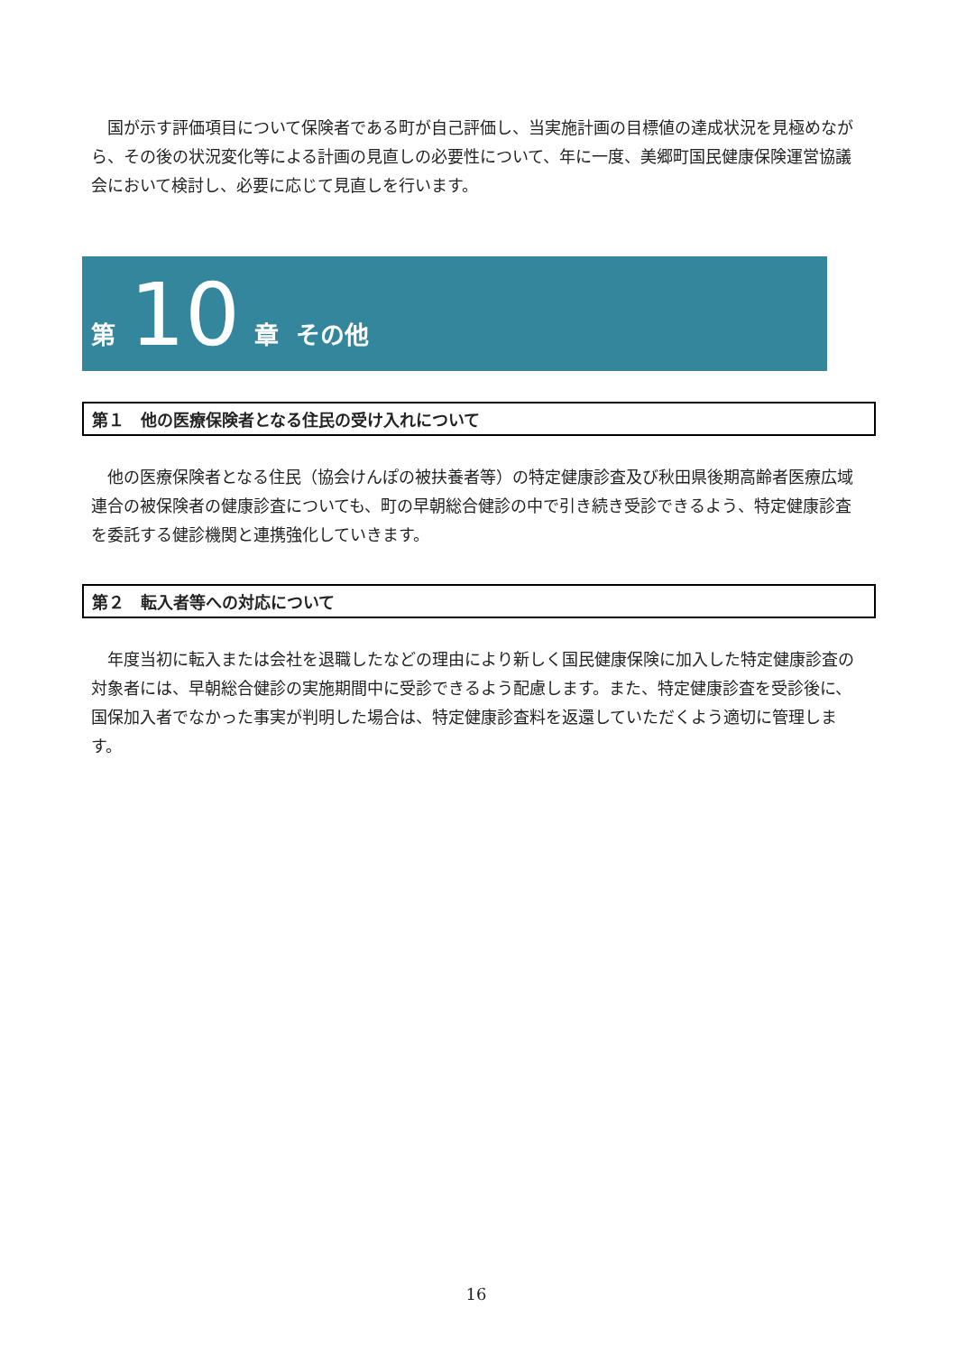国が示す評価項目について保険者である町が自己評価し、当実施計画の目標値の達成状況を見極めながら、その後の状況変化等による計画の見直しの必要性について、年に一度、美郷町国民健康保険運営協議会において検討し、必要に応じて見直しを行います。
第 10 章 その他
第１　他の医療保険者となる住民の受け入れについて
他の医療保険者となる住民（協会けんぽの被扶養者等）の特定健康診査及び秋田県後期高齢者医療広域連合の被保険者の健康診査についても、町の早朝総合健診の中で引き続き受診できるよう、特定健康診査を委託する健診機関と連携強化していきます。
第２　転入者等への対応について
年度当初に転入または会社を退職したなどの理由により新しく国民健康保険に加入した特定健康診査の対象者には、早朝総合健診の実施期間中に受診できるよう配慮します。また、特定健康診査を受診後に、国保加入者でなかった事実が判明した場合は、特定健康診査料を返還していただくよう適切に管理します。
16